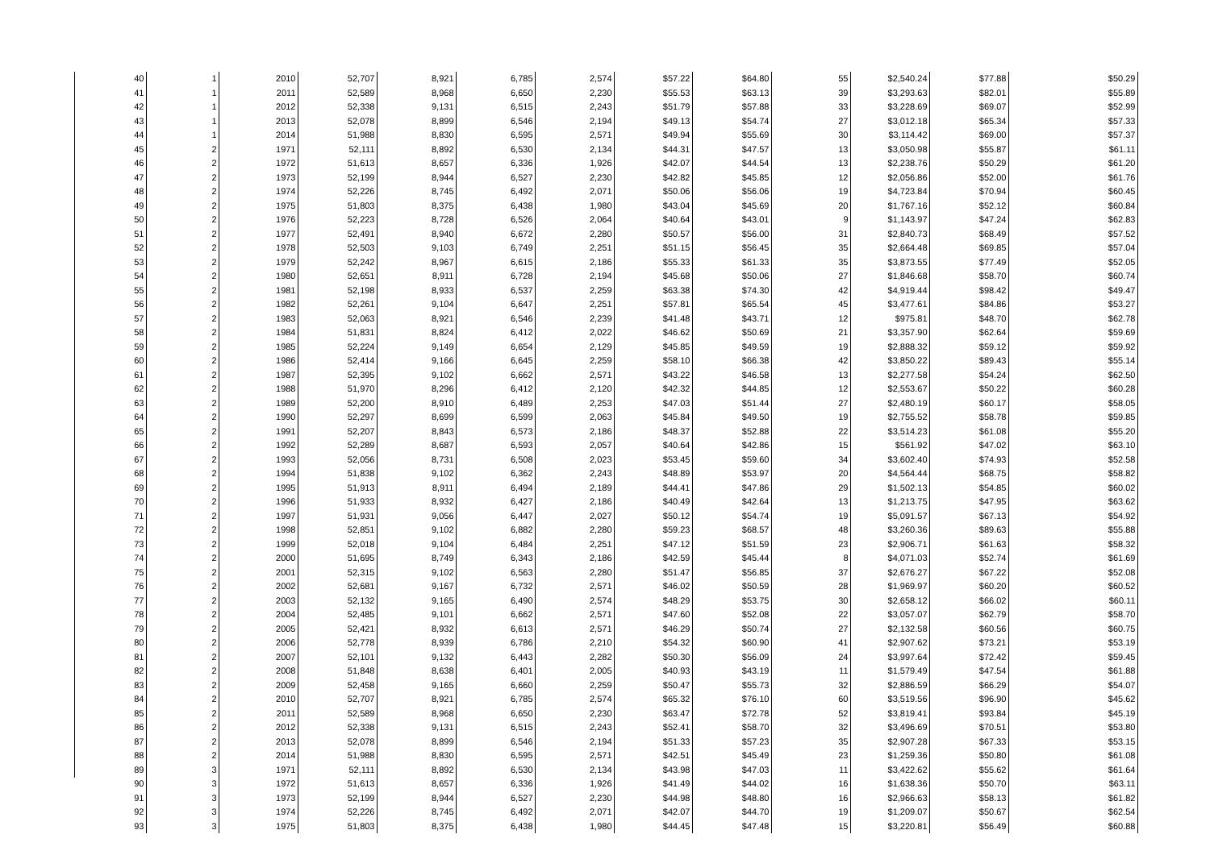| 40 | 1 | 2010 | 52,707 | 8,921 | 6,785 | 2,574 | $57.22 | $64.80 | 55 | $2,540.24 | $77.88 | $50.29 |
| 41 | 1 | 2011 | 52,589 | 8,968 | 6,650 | 2,230 | $55.53 | $63.13 | 39 | $3,293.63 | $82.01 | $55.89 |
| 42 | 1 | 2012 | 52,338 | 9,131 | 6,515 | 2,243 | $51.79 | $57.88 | 33 | $3,228.69 | $69.07 | $52.99 |
| 43 | 1 | 2013 | 52,078 | 8,899 | 6,546 | 2,194 | $49.13 | $54.74 | 27 | $3,012.18 | $65.34 | $57.33 |
| 44 | 1 | 2014 | 51,988 | 8,830 | 6,595 | 2,571 | $49.94 | $55.69 | 30 | $3,114.42 | $69.00 | $57.37 |
| 45 | 2 | 1971 | 52,111 | 8,892 | 6,530 | 2,134 | $44.31 | $47.57 | 13 | $3,050.98 | $55.87 | $61.11 |
| 46 | 2 | 1972 | 51,613 | 8,657 | 6,336 | 1,926 | $42.07 | $44.54 | 13 | $2,238.76 | $50.29 | $61.20 |
| 47 | 2 | 1973 | 52,199 | 8,944 | 6,527 | 2,230 | $42.82 | $45.85 | 12 | $2,056.86 | $52.00 | $61.76 |
| 48 | 2 | 1974 | 52,226 | 8,745 | 6,492 | 2,071 | $50.06 | $56.06 | 19 | $4,723.84 | $70.94 | $60.45 |
| 49 | 2 | 1975 | 51,803 | 8,375 | 6,438 | 1,980 | $43.04 | $45.69 | 20 | $1,767.16 | $52.12 | $60.84 |
| 50 | 2 | 1976 | 52,223 | 8,728 | 6,526 | 2,064 | $40.64 | $43.01 | 9 | $1,143.97 | $47.24 | $62.83 |
| 51 | 2 | 1977 | 52,491 | 8,940 | 6,672 | 2,280 | $50.57 | $56.00 | 31 | $2,840.73 | $68.49 | $57.52 |
| 52 | 2 | 1978 | 52,503 | 9,103 | 6,749 | 2,251 | $51.15 | $56.45 | 35 | $2,664.48 | $69.85 | $57.04 |
| 53 | 2 | 1979 | 52,242 | 8,967 | 6,615 | 2,186 | $55.33 | $61.33 | 35 | $3,873.55 | $77.49 | $52.05 |
| 54 | 2 | 1980 | 52,651 | 8,911 | 6,728 | 2,194 | $45.68 | $50.06 | 27 | $1,846.68 | $58.70 | $60.74 |
| 55 | 2 | 1981 | 52,198 | 8,933 | 6,537 | 2,259 | $63.38 | $74.30 | 42 | $4,919.44 | $98.42 | $49.47 |
| 56 | 2 | 1982 | 52,261 | 9,104 | 6,647 | 2,251 | $57.81 | $65.54 | 45 | $3,477.61 | $84.86 | $53.27 |
| 57 | 2 | 1983 | 52,063 | 8,921 | 6,546 | 2,239 | $41.48 | $43.71 | 12 | $975.81 | $48.70 | $62.78 |
| 58 | 2 | 1984 | 51,831 | 8,824 | 6,412 | 2,022 | $46.62 | $50.69 | 21 | $3,357.90 | $62.64 | $59.69 |
| 59 | 2 | 1985 | 52,224 | 9,149 | 6,654 | 2,129 | $45.85 | $49.59 | 19 | $2,888.32 | $59.12 | $59.92 |
| 60 | 2 | 1986 | 52,414 | 9,166 | 6,645 | 2,259 | $58.10 | $66.38 | 42 | $3,850.22 | $89.43 | $55.14 |
| 61 | 2 | 1987 | 52,395 | 9,102 | 6,662 | 2,571 | $43.22 | $46.58 | 13 | $2,277.58 | $54.24 | $62.50 |
| 62 | 2 | 1988 | 51,970 | 8,296 | 6,412 | 2,120 | $42.32 | $44.85 | 12 | $2,553.67 | $50.22 | $60.28 |
| 63 | 2 | 1989 | 52,200 | 8,910 | 6,489 | 2,253 | $47.03 | $51.44 | 27 | $2,480.19 | $60.17 | $58.05 |
| 64 | 2 | 1990 | 52,297 | 8,699 | 6,599 | 2,063 | $45.84 | $49.50 | 19 | $2,755.52 | $58.78 | $59.85 |
| 65 | 2 | 1991 | 52,207 | 8,843 | 6,573 | 2,186 | $48.37 | $52.88 | 22 | $3,514.23 | $61.08 | $55.20 |
| 66 | 2 | 1992 | 52,289 | 8,687 | 6,593 | 2,057 | $40.64 | $42.86 | 15 | $561.92 | $47.02 | $63.10 |
| 67 | 2 | 1993 | 52,056 | 8,731 | 6,508 | 2,023 | $53.45 | $59.60 | 34 | $3,602.40 | $74.93 | $52.58 |
| 68 | 2 | 1994 | 51,838 | 9,102 | 6,362 | 2,243 | $48.89 | $53.97 | 20 | $4,564.44 | $68.75 | $58.82 |
| 69 | 2 | 1995 | 51,913 | 8,911 | 6,494 | 2,189 | $44.41 | $47.86 | 29 | $1,502.13 | $54.85 | $60.02 |
| 70 | 2 | 1996 | 51,933 | 8,932 | 6,427 | 2,186 | $40.49 | $42.64 | 13 | $1,213.75 | $47.95 | $63.62 |
| 71 | 2 | 1997 | 51,931 | 9,056 | 6,447 | 2,027 | $50.12 | $54.74 | 19 | $5,091.57 | $67.13 | $54.92 |
| 72 | 2 | 1998 | 52,851 | 9,102 | 6,882 | 2,280 | $59.23 | $68.57 | 48 | $3,260.36 | $89.63 | $55.88 |
| 73 | 2 | 1999 | 52,018 | 9,104 | 6,484 | 2,251 | $47.12 | $51.59 | 23 | $2,906.71 | $61.63 | $58.32 |
| 74 | 2 | 2000 | 51,695 | 8,749 | 6,343 | 2,186 | $42.59 | $45.44 | 8 | $4,071.03 | $52.74 | $61.69 |
| 75 | 2 | 2001 | 52,315 | 9,102 | 6,563 | 2,280 | $51.47 | $56.85 | 37 | $2,676.27 | $67.22 | $52.08 |
| 76 | 2 | 2002 | 52,681 | 9,167 | 6,732 | 2,571 | $46.02 | $50.59 | 28 | $1,969.97 | $60.20 | $60.52 |
| 77 | 2 | 2003 | 52,132 | 9,165 | 6,490 | 2,574 | $48.29 | $53.75 | 30 | $2,658.12 | $66.02 | $60.11 |
| 78 | 2 | 2004 | 52,485 | 9,101 | 6,662 | 2,571 | $47.60 | $52.08 | 22 | $3,057.07 | $62.79 | $58.70 |
| 79 | 2 | 2005 | 52,421 | 8,932 | 6,613 | 2,571 | $46.29 | $50.74 | 27 | $2,132.58 | $60.56 | $60.75 |
| 80 | 2 | 2006 | 52,778 | 8,939 | 6,786 | 2,210 | $54.32 | $60.90 | 41 | $2,907.62 | $73.21 | $53.19 |
| 81 | 2 | 2007 | 52,101 | 9,132 | 6,443 | 2,282 | $50.30 | $56.09 | 24 | $3,997.64 | $72.42 | $59.45 |
| 82 | 2 | 2008 | 51,848 | 8,638 | 6,401 | 2,005 | $40.93 | $43.19 | 11 | $1,579.49 | $47.54 | $61.88 |
| 83 | 2 | 2009 | 52,458 | 9,165 | 6,660 | 2,259 | $50.47 | $55.73 | 32 | $2,886.59 | $66.29 | $54.07 |
| 84 | 2 | 2010 | 52,707 | 8,921 | 6,785 | 2,574 | $65.32 | $76.10 | 60 | $3,519.56 | $96.90 | $45.62 |
| 85 | 2 | 2011 | 52,589 | 8,968 | 6,650 | 2,230 | $63.47 | $72.78 | 52 | $3,819.41 | $93.84 | $45.19 |
| 86 | 2 | 2012 | 52,338 | 9,131 | 6,515 | 2,243 | $52.41 | $58.70 | 32 | $3,496.69 | $70.51 | $53.80 |
| 87 | 2 | 2013 | 52,078 | 8,899 | 6,546 | 2,194 | $51.33 | $57.23 | 35 | $2,907.28 | $67.33 | $53.15 |
| 88 | 2 | 2014 | 51,988 | 8,830 | 6,595 | 2,571 | $42.51 | $45.49 | 23 | $1,259.36 | $50.80 | $61.08 |
| 89 | 3 | 1971 | 52,111 | 8,892 | 6,530 | 2,134 | $43.98 | $47.03 | 11 | $3,422.62 | $55.62 | $61.64 |
| 90 | 3 | 1972 | 51,613 | 8,657 | 6,336 | 1,926 | $41.49 | $44.02 | 16 | $1,638.36 | $50.70 | $63.11 |
| 91 | 3 | 1973 | 52,199 | 8,944 | 6,527 | 2,230 | $44.98 | $48.80 | 16 | $2,966.63 | $58.13 | $61.82 |
| 92 | 3 | 1974 | 52,226 | 8,745 | 6,492 | 2,071 | $42.07 | $44.70 | 19 | $1,209.07 | $50.67 | $62.54 |
| 93 | 3 | 1975 | 51,803 | 8,375 | 6,438 | 1,980 | $44.45 | $47.48 | 15 | $3,220.81 | $56.49 | $60.88 |